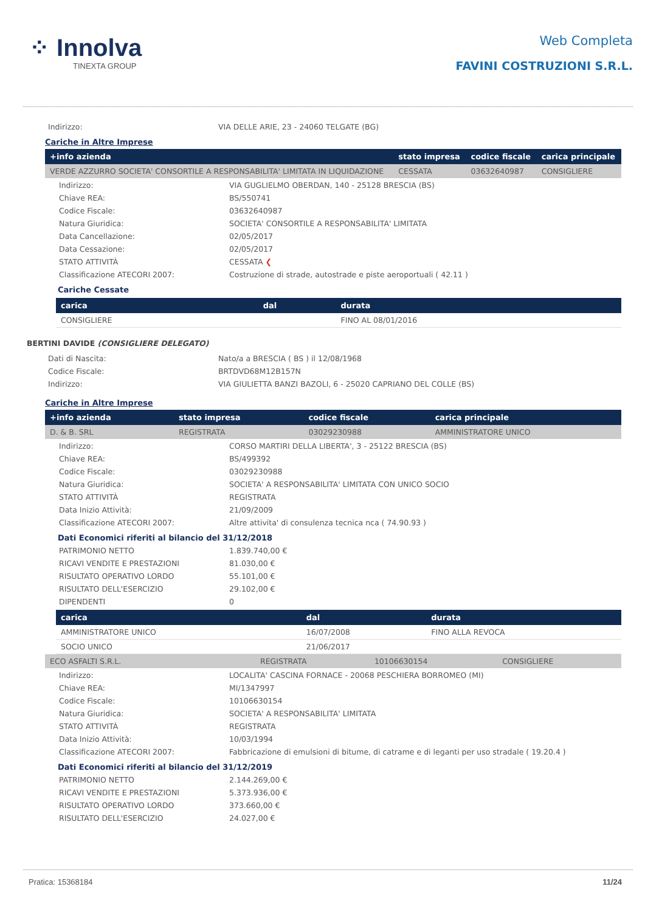⁘ Innolva
TINEXTA GROUP
Web Completa
FAVINI COSTRUZIONI S.R.L.
Indirizzo: VIA DELLE ARIE, 23 - 24060 TELGATE (BG)
Cariche in Altre Imprese
| +info azienda | stato impresa | codice fiscale | carica principale |
| --- | --- | --- | --- |
| VERDE AZZURRO SOCIETA' CONSORTILE A RESPONSABILITA' LIMITATA IN LIQUIDAZIONE | CESSATA | 03632640987 | CONSIGLIERE |
Indirizzo: VIA GUGLIELMO OBERDAN, 140 - 25128 BRESCIA (BS) Chiave REA: BS/550741 Codice Fiscale: 03632640987 Natura Giuridica: SOCIETA' CONSORTILE A RESPONSABILITA' LIMITATA Data Cancellazione: 02/05/2017 Data Cessazione: 02/05/2017 STATO ATTIVITÀ CESSATA ❮ Classificazione ATECORI 2007: Costruzione di strade, autostrade e piste aeroportuali ( 42.11 )
Cariche Cessate
| carica | dal | durata |
| --- | --- | --- |
| CONSIGLIERE | | FINO AL 08/01/2016 |
BERTINI DAVIDE (CONSIGLIERE DELEGATO)
Dati di Nascita: Nato/a a BRESCIA ( BS ) il 12/08/1968 Codice Fiscale: BRTDVD68M12B157N Indirizzo: VIA GIULIETTA BANZI BAZOLI, 6 - 25020 CAPRIANO DEL COLLE (BS)
Cariche in Altre Imprese
| +info azienda | stato impresa | codice fiscale | carica principale |
| --- | --- | --- | --- |
| D. & B. SRL | REGISTRATA | 03029230988 | AMMINISTRATORE UNICO |
Indirizzo: CORSO MARTIRI DELLA LIBERTA', 3 - 25122 BRESCIA (BS) Chiave REA: BS/499392 Codice Fiscale: 03029230988 Natura Giuridica: SOCIETA' A RESPONSABILITA' LIMITATA CON UNICO SOCIO STATO ATTIVITÀ REGISTRATA Data Inizio Attività: 21/09/2009 Classificazione ATECORI 2007: Altre attivita' di consulenza tecnica nca ( 74.90.93 )
Dati Economici riferiti al bilancio del 31/12/2018
PATRIMONIO NETTO 1.839.740,00 € RICAVI VENDITE E PRESTAZIONI 81.030,00 € RISULTATO OPERATIVO LORDO 55.101,00 € RISULTATO DELL'ESERCIZIO 29.102,00 € DIPENDENTI 0
| carica | dal | durata |
| --- | --- | --- |
| AMMINISTRATORE UNICO | 16/07/2008 | FINO ALLA REVOCA |
| SOCIO UNICO | 21/06/2017 | |
| ECO ASFALTI S.R.L. | REGISTRATA | 10106630154 | CONSIGLIERE |
Indirizzo: LOCALITA' CASCINA FORNACE - 20068 PESCHIERA BORROMEO (MI) Chiave REA: MI/1347997 Codice Fiscale: 10106630154 Natura Giuridica: SOCIETA' A RESPONSABILITA' LIMITATA STATO ATTIVITÀ REGISTRATA Data Inizio Attività: 10/03/1994 Classificazione ATECORI 2007: Fabbricazione di emulsioni di bitume, di catrame e di leganti per uso stradale ( 19.20.4 )
Dati Economici riferiti al bilancio del 31/12/2019
PATRIMONIO NETTO 2.144.269,00 € RICAVI VENDITE E PRESTAZIONI 5.373.936,00 € RISULTATO OPERATIVO LORDO 373.660,00 € RISULTATO DELL'ESERCIZIO 24.027,00 €
Pratica: 15368184 11/24